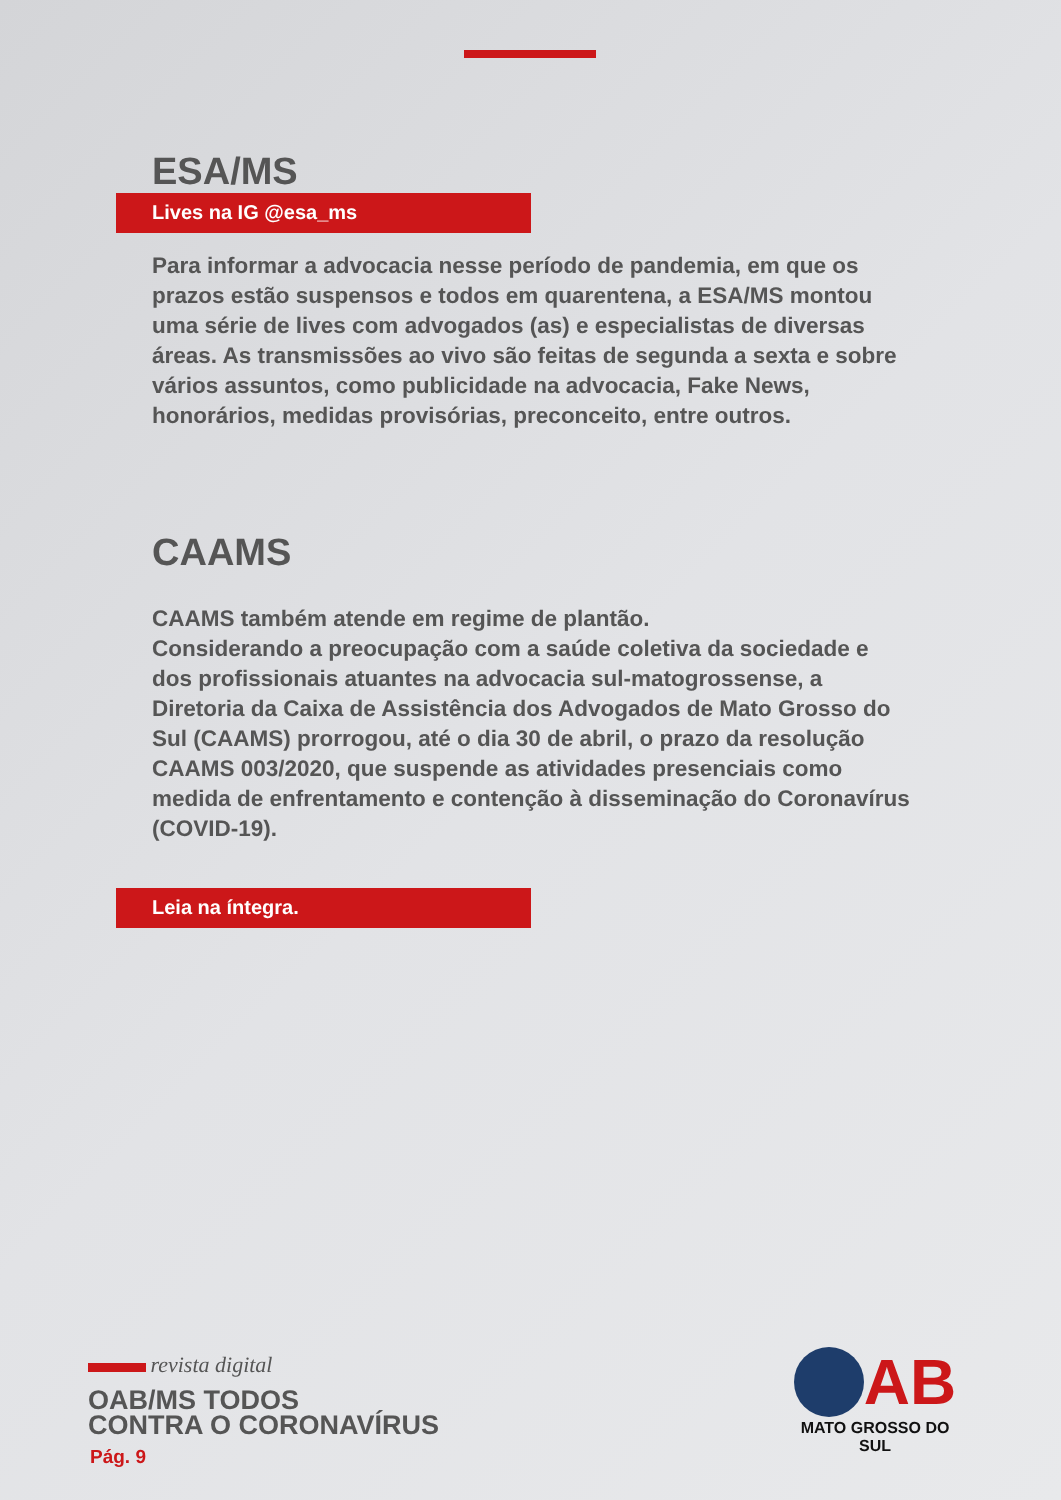ESA/MS
Lives na IG @esa_ms
Para informar a advocacia nesse período de pandemia, em que os prazos estão suspensos e todos em quarentena, a ESA/MS montou uma série de lives com advogados (as) e especialistas de diversas áreas. As transmissões ao vivo são feitas de segunda a sexta e sobre vários assuntos, como publicidade na advocacia, Fake News, honorários, medidas provisórias, preconceito, entre outros.
CAAMS
CAAMS também atende em regime de plantão.
Considerando a preocupação com a saúde coletiva da sociedade e dos profissionais atuantes na advocacia sul-matogrossense, a Diretoria da Caixa de Assistência dos Advogados de Mato Grosso do Sul (CAAMS) prorrogou, até o dia 30 de abril, o prazo da resolução CAAMS 003/2020, que suspende as atividades presenciais como medida de enfrentamento e contenção à disseminação do Coronavírus (COVID-19).
Leia na íntegra.
revista digital
OAB/MS TODOS
CONTRA O CORONAVÍRUS
Pág. 9
AB
MATO GROSSO DO SUL